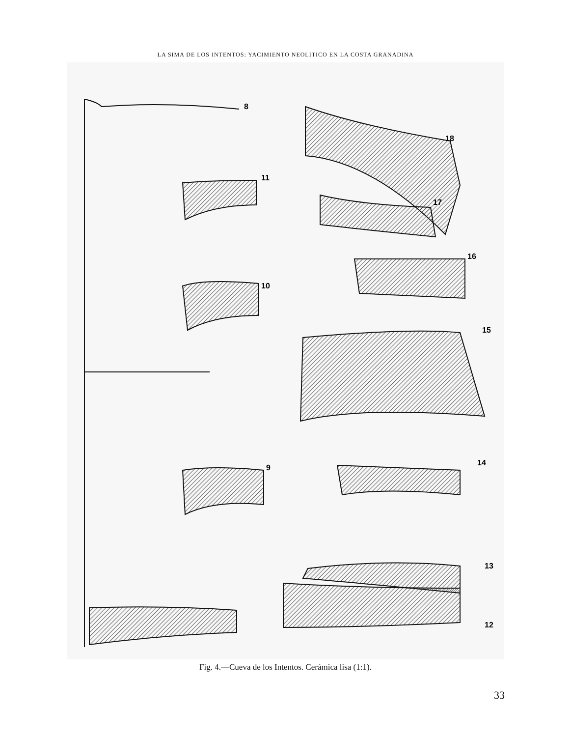LA SIMA DE LOS INTENTOS: YACIMIENTO NEOLITICO EN LA COSTA GRANADINA
8
11
10
9
18
17
16
15
14
13
12
Fig. 4.—Cueva de los Intentos. Cerámica lisa (1:1).
33